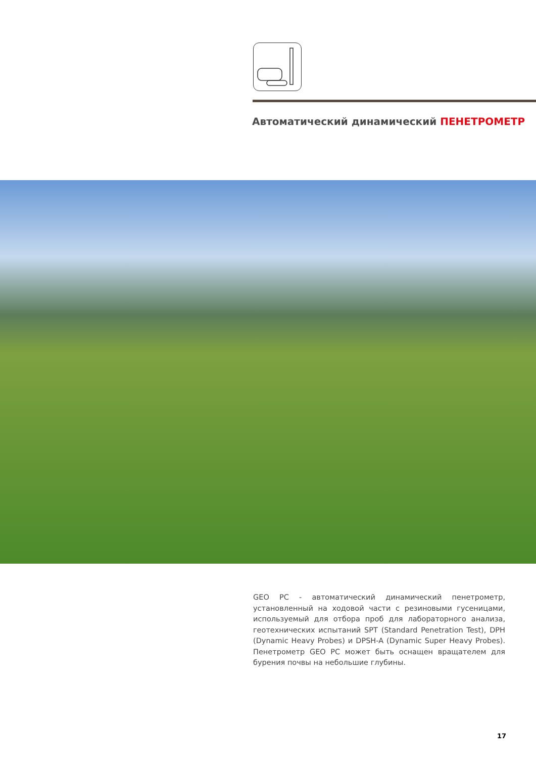Автоматический динамический ПЕНЕТРОМЕТР
GEO PC - автоматический динамический пенетрометр, установленный на ходовой части с резиновыми гусеницами, используемый для отбора проб для лабораторного анализа, геотехнических испытаний SPT (Standard Penetration Test), DPH (Dynamic Heavy Probes) и DPSH-A (Dynamic Super Heavy Probes). Пенетрометр GEO PC может быть оснащен вращателем для бурения почвы на небольшие глубины.
17